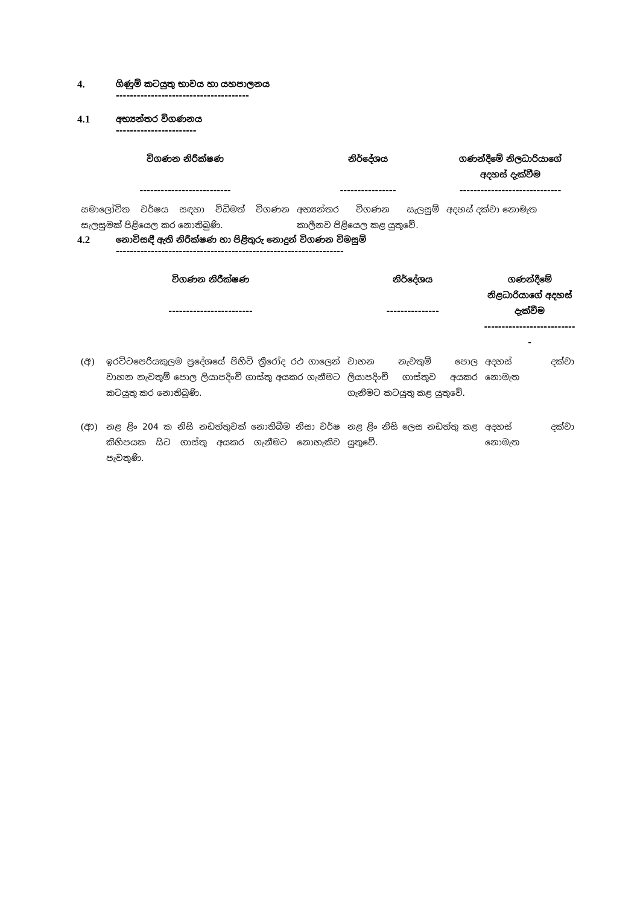4. ගිණුම් කටයුතු භාවය හා යහපාලනය
--------------------------------------
4.1 අභ්‍යන්තර විගණනය
-----------------------
| විගණන නිරීක්ෂණ -------------------------- | නිර්දේශය ---------------- | ගණන්දීමේ නිලධාරියාගේ අදහස් දැක්වීම ----------------------------- |
| --- | --- | --- |
| සමාලෝචිත වර්ෂය සඳහා විධිමත් විගණන සැලසුමක් පිළියෙල කර නොතිබුණි. | අභ්‍යන්තර විගණන සැලසුම් කාලීනව පිළියෙල කළ යුතුවේ. | අදහස් දක්වා නොමැත |
4.2 නොවිසඳී ඇති නිරීක්ෂණ හා පිළිතුරු නොදුන් විගණන විමසුම්
-----------------------------------------------------------------
| විගණන නිරීක්ෂණ ------------------------ | | නිර්දේශය --------------- | ගණන්දීමේ නිළධාරියාගේ අදහස් දැක්වීම --------------------------- |
| --- | --- | --- | --- |
| (අ) | ඉරට්ටපෙරියකුලම ප්‍රදේශයේ පිහිටි ත්‍රීරෝද රථ ගාලෙන් වාහන නැවතුම් පොල ලියාපදිංචි ගාස්තු අයකර ගැනීමට කටයුතු කර නොතිබුණි. | වාහන නැවතුම් පොල ලියාපදිංචි ගාස්තුව අයකර ගැනීමට කටයුතු කළ යුතුවේ. | අදහස් දක්වා නොමැත |
| (ආ) | නළ ළිං 204 ක නිසි නඩත්තුවක් නොතිබීම නිසා වර්ෂ කිහිපයක සිට ගාස්තු අයකර ගැනීමට නොහැකිව පැවතුණි. | නළ ළිං නිසි ලෙස නඩත්තු කළ යුතුවේ. | අදහස් දක්වා නොමැත |